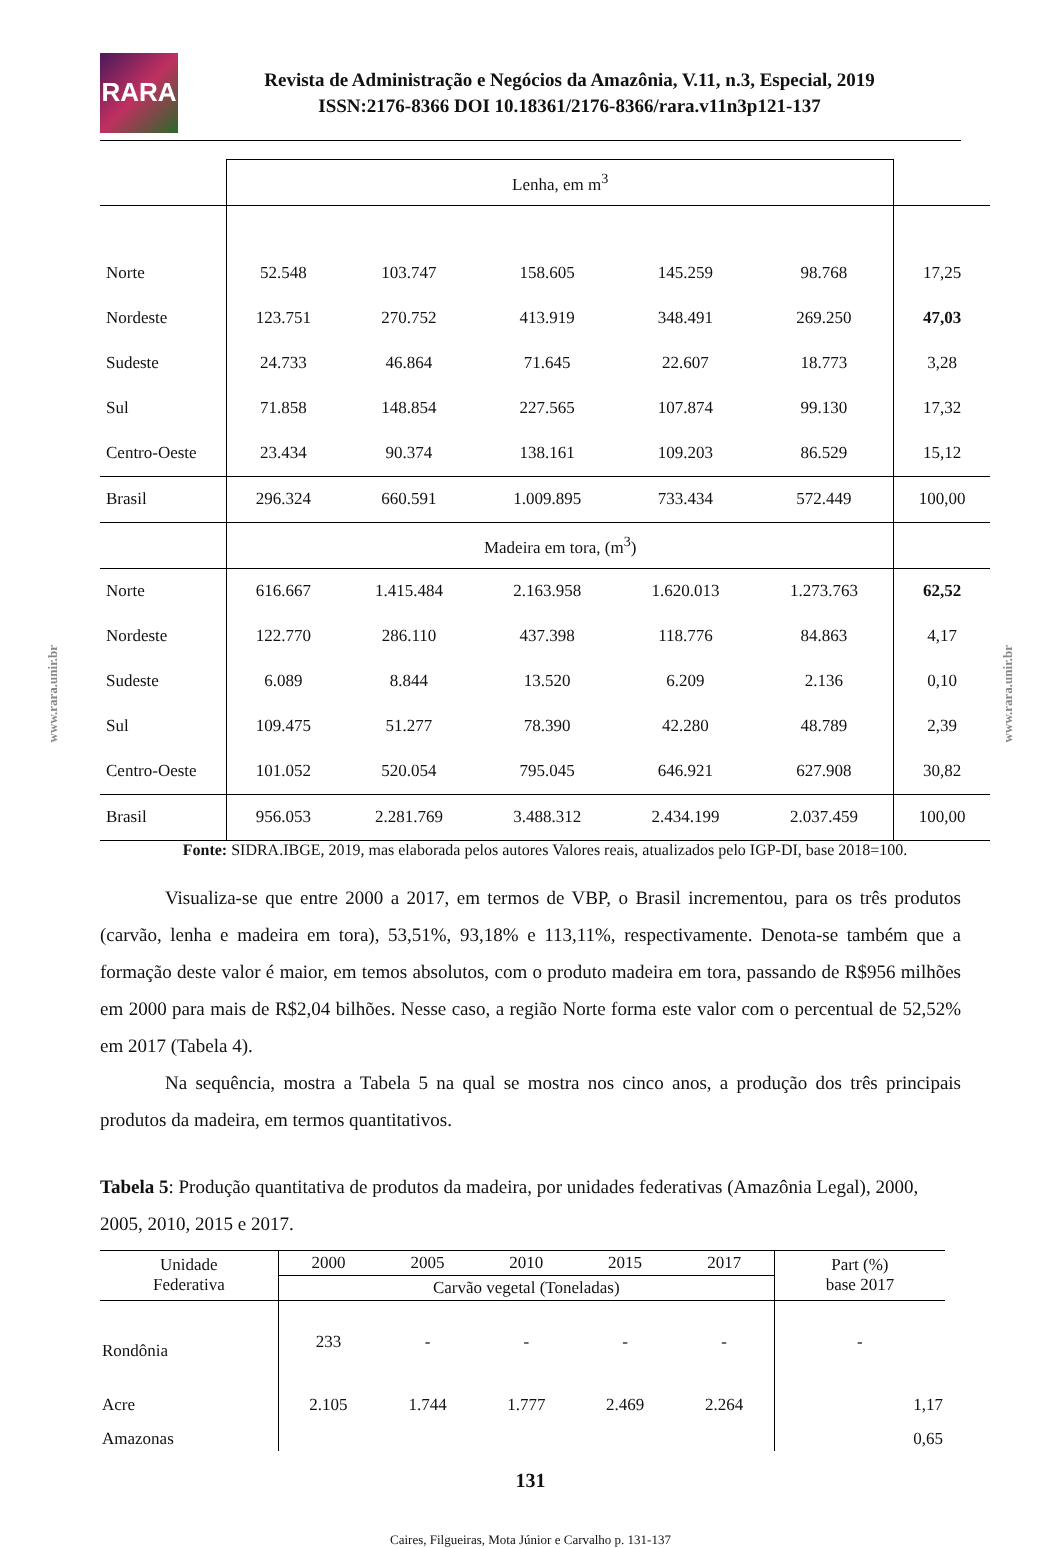RARA
Revista de Administração e Negócios da Amazônia, V.11, n.3, Especial, 2019
ISSN:2176-8366 DOI 10.18361/2176-8366/rara.v11n3p121-137
www.rara.unir.br
www.rara.unir.br
| | Lenha, em m<sup>3</sup> | | | | | |
| Norte | 52.548 | 103.747 | 158.605 | 145.259 | 98.768 | 17,25 |
| Nordeste | 123.751 | 270.752 | 413.919 | 348.491 | 269.250 | 47,03 |
| Sudeste | 24.733 | 46.864 | 71.645 | 22.607 | 18.773 | 3,28 |
| Sul | 71.858 | 148.854 | 227.565 | 107.874 | 99.130 | 17,32 |
| Centro-Oeste | 23.434 | 90.374 | 138.161 | 109.203 | 86.529 | 15,12 |
| Brasil | 296.324 | 660.591 | 1.009.895 | 733.434 | 572.449 | 100,00 |
| | Madeira em tora, (m<sup>3</sup>) | | | | | |
| Norte | 616.667 | 1.415.484 | 2.163.958 | 1.620.013 | 1.273.763 | 62,52 |
| Nordeste | 122.770 | 286.110 | 437.398 | 118.776 | 84.863 | 4,17 |
| Sudeste | 6.089 | 8.844 | 13.520 | 6.209 | 2.136 | 0,10 |
| Sul | 109.475 | 51.277 | 78.390 | 42.280 | 48.789 | 2,39 |
| Centro-Oeste | 101.052 | 520.054 | 795.045 | 646.921 | 627.908 | 30,82 |
| Brasil | 956.053 | 2.281.769 | 3.488.312 | 2.434.199 | 2.037.459 | 100,00 |
Fonte: SIDRA.IBGE, 2019, mas elaborada pelos autores Valores reais, atualizados pelo IGP-DI, base 2018=100.
Visualiza-se que entre 2000 a 2017, em termos de VBP, o Brasil incrementou, para os três produtos (carvão, lenha e madeira em tora), 53,51%, 93,18% e 113,11%, respectivamente. Denota-se também que a formação deste valor é maior, em temos absolutos, com o produto madeira em tora, passando de R$956 milhões em 2000 para mais de R$2,04 bilhões. Nesse caso, a região Norte forma este valor com o percentual de 52,52% em 2017 (Tabela 4).
Na sequência, mostra a Tabela 5 na qual se mostra nos cinco anos, a produção dos três principais produtos da madeira, em termos quantitativos.
Tabela 5: Produção quantitativa de produtos da madeira, por unidades federativas (Amazônia Legal), 2000, 2005, 2010, 2015 e 2017.
| Unidade Federativa | 2000 | 2005 | 2010 | 2015 | 2017 | Part (%) base 2017 |
| | Carvão vegetal (Toneladas) | | | | | |
| Rondônia | 233 | - | - | - | - | - |
| Acre | 2.105 | 1.744 | 1.777 | 2.469 | 2.264 | 1,17 |
| Amazonas | | | | | | 0,65 |
131
Caires, Filgueiras, Mota Júnior e Carvalho p. 131-137